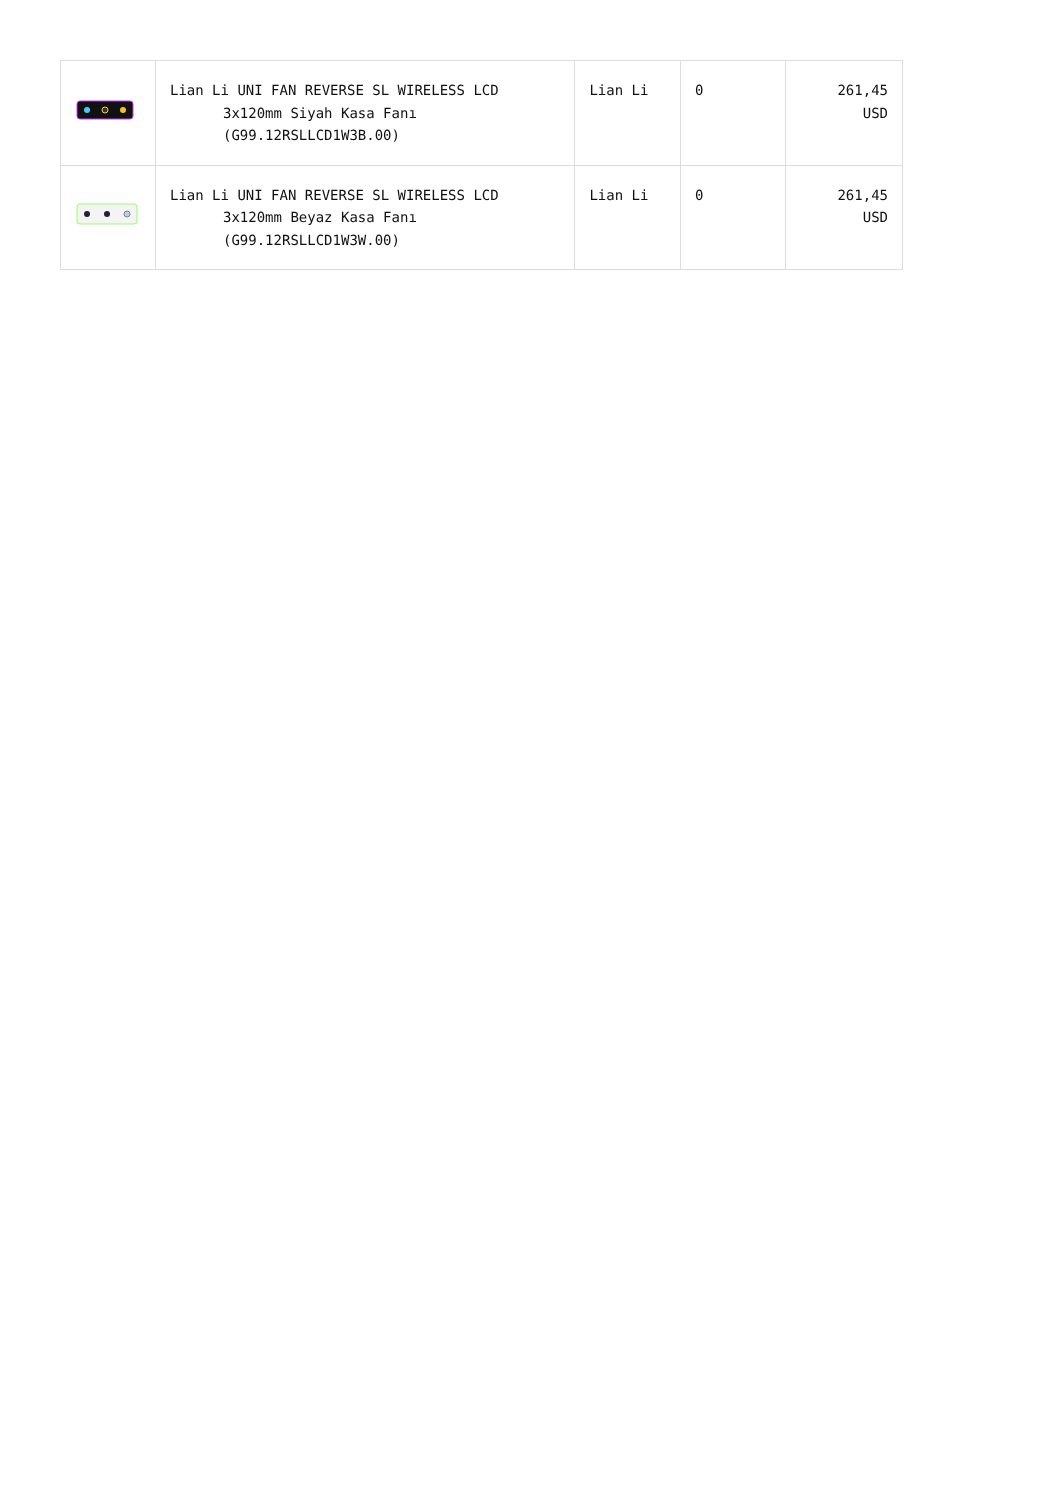| | Lian Li UNI FAN REVERSE SL WIRELESS LCD 3x120mm Siyah Kasa Fanı (G99.12RSLLCD1W3B.00) | Lian Li | 0 | 261,45 USD |
| | Lian Li UNI FAN REVERSE SL WIRELESS LCD 3x120mm Beyaz Kasa Fanı (G99.12RSLLCD1W3W.00) | Lian Li | 0 | 261,45 USD |